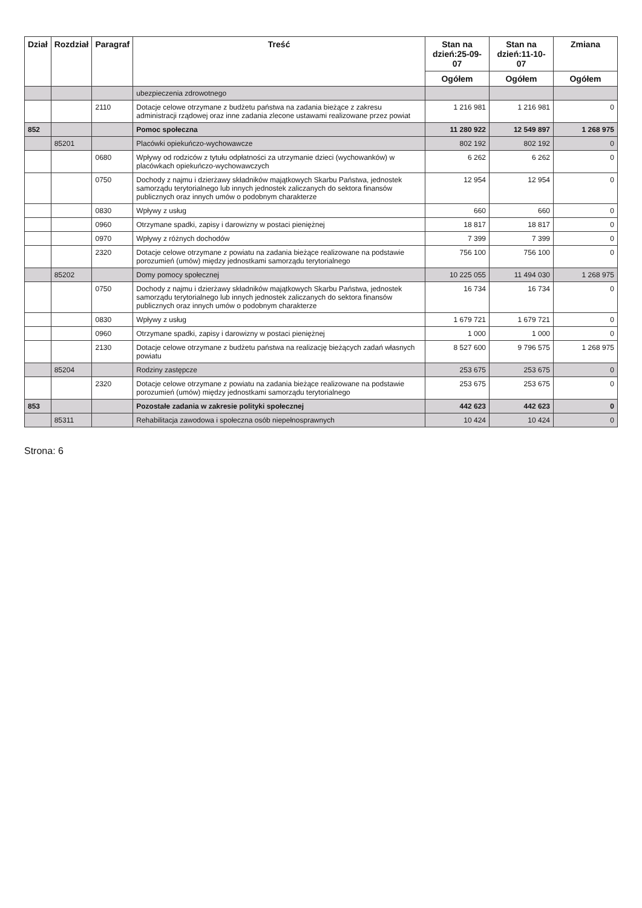| Dział | Rozdział | Paragraf | Treść | Stan na dzień:25-09-07 | Stan na dzień:11-10-07 | Zmiana |
| --- | --- | --- | --- | --- | --- | --- |
| | | | | Ogółem | Ogółem | Ogółem |
| | | | ubezpieczenia zdrowotnego | | | |
| | | 2110 | Dotacje celowe otrzymane z budżetu państwa na zadania bieżące z zakresu administracji rządowej oraz inne zadania zlecone ustawami realizowane przez powiat | 1 216 981 | 1 216 981 | 0 |
| 852 | | | Pomoc społeczna | 11 280 922 | 12 549 897 | 1 268 975 |
| | 85201 | | Placówki opiekuńczo-wychowawcze | 802 192 | 802 192 | 0 |
| | | 0680 | Wpływy od rodziców z tytułu odpłatności za utrzymanie dzieci (wychowanków) w placówkach opiekuńczo-wychowawczych | 6 262 | 6 262 | 0 |
| | | 0750 | Dochody z najmu i dzierżawy składników majątkowych Skarbu Państwa, jednostek samorządu terytorialnego lub innych jednostek zaliczanych do sektora finansów publicznych oraz innych umów o podobnym charakterze | 12 954 | 12 954 | 0 |
| | | 0830 | Wpływy z usług | 660 | 660 | 0 |
| | | 0960 | Otrzymane spadki, zapisy i darowizny w postaci pieniężnej | 18 817 | 18 817 | 0 |
| | | 0970 | Wpływy z różnych dochodów | 7 399 | 7 399 | 0 |
| | | 2320 | Dotacje celowe otrzymane z powiatu na zadania bieżące realizowane na podstawie porozumień (umów) między jednostkami samorządu terytorialnego | 756 100 | 756 100 | 0 |
| | 85202 | | Domy pomocy społecznej | 10 225 055 | 11 494 030 | 1 268 975 |
| | | 0750 | Dochody z najmu i dzierżawy składników majątkowych Skarbu Państwa, jednostek samorządu terytorialnego lub innych jednostek zaliczanych do sektora finansów publicznych oraz innych umów o podobnym charakterze | 16 734 | 16 734 | 0 |
| | | 0830 | Wpływy z usług | 1 679 721 | 1 679 721 | 0 |
| | | 0960 | Otrzymane spadki, zapisy i darowizny w postaci pieniężnej | 1 000 | 1 000 | 0 |
| | | 2130 | Dotacje celowe otrzymane z budżetu państwa na realizację bieżących zadań własnych powiatu | 8 527 600 | 9 796 575 | 1 268 975 |
| | 85204 | | Rodziny zastępcze | 253 675 | 253 675 | 0 |
| | | 2320 | Dotacje celowe otrzymane z powiatu na zadania bieżące realizowane na podstawie porozumień (umów) między jednostkami samorządu terytorialnego | 253 675 | 253 675 | 0 |
| 853 | | | Pozostałe zadania w zakresie polityki społecznej | 442 623 | 442 623 | 0 |
| | 85311 | | Rehabilitacja zawodowa i społeczna osób niepełnosprawnych | 10 424 | 10 424 | 0 |
Strona: 6